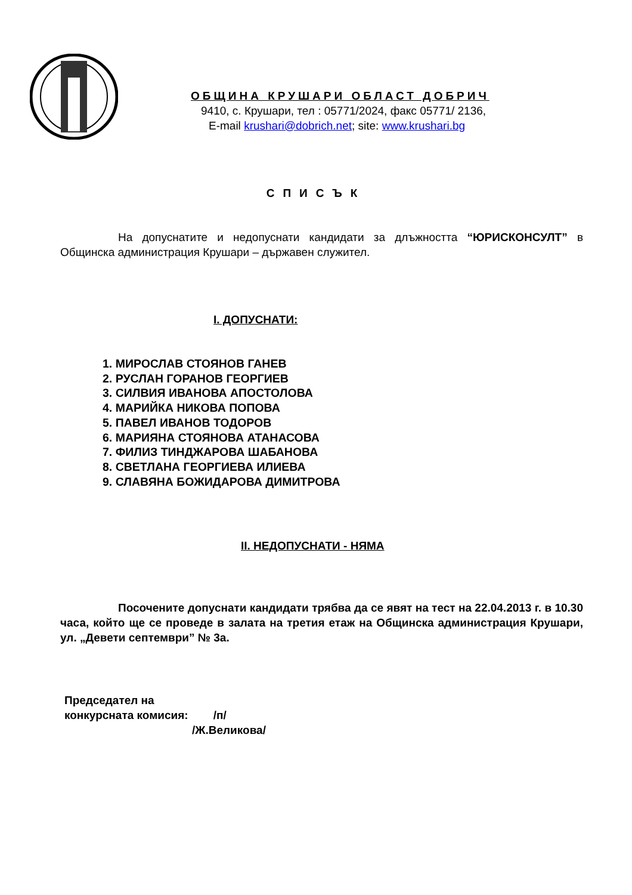ОБЩИНА КРУШАРИ ОБЛАСТ ДОБРИЧ
9410, с. Крушари, тел : 05771/2024, факс 05771/ 2136,
E-mail krushari@dobrich.net; site: www.krushari.bg
СПИСЪК
На допуснатите и недопуснати кандидати за длъжността “ЮРИСКОНСУЛТ” в Общинска администрация Крушари – държавен служител.
I. ДОПУСНАТИ:
1. МИРОСЛАВ СТОЯНОВ ГАНЕВ
2. РУСЛАН ГОРАНОВ ГЕОРГИЕВ
3. СИЛВИЯ ИВАНОВА АПОСТОЛОВА
4. МАРИЙКА НИКОВА ПОПОВА
5. ПАВЕЛ ИВАНОВ ТОДОРОВ
6. МАРИЯНА СТОЯНОВА АТАНАСОВА
7. ФИЛИЗ ТИНДЖАРОВА ШАБАНОВА
8. СВЕТЛАНА ГЕОРГИЕВА ИЛИЕВА
9. СЛАВЯНА БОЖИДАРОВА ДИМИТРОВА
II. НЕДОПУСНАТИ - НЯМА
Посочените допуснати кандидати трябва да се явят на тест на 22.04.2013 г. в 10.30 часа, който ще се проведе в залата на третия етаж на Общинска администрация Крушари, ул. „Девети септември” № 3а.
Председател на
конкурсната комисия: /п/
/Ж.Великова/